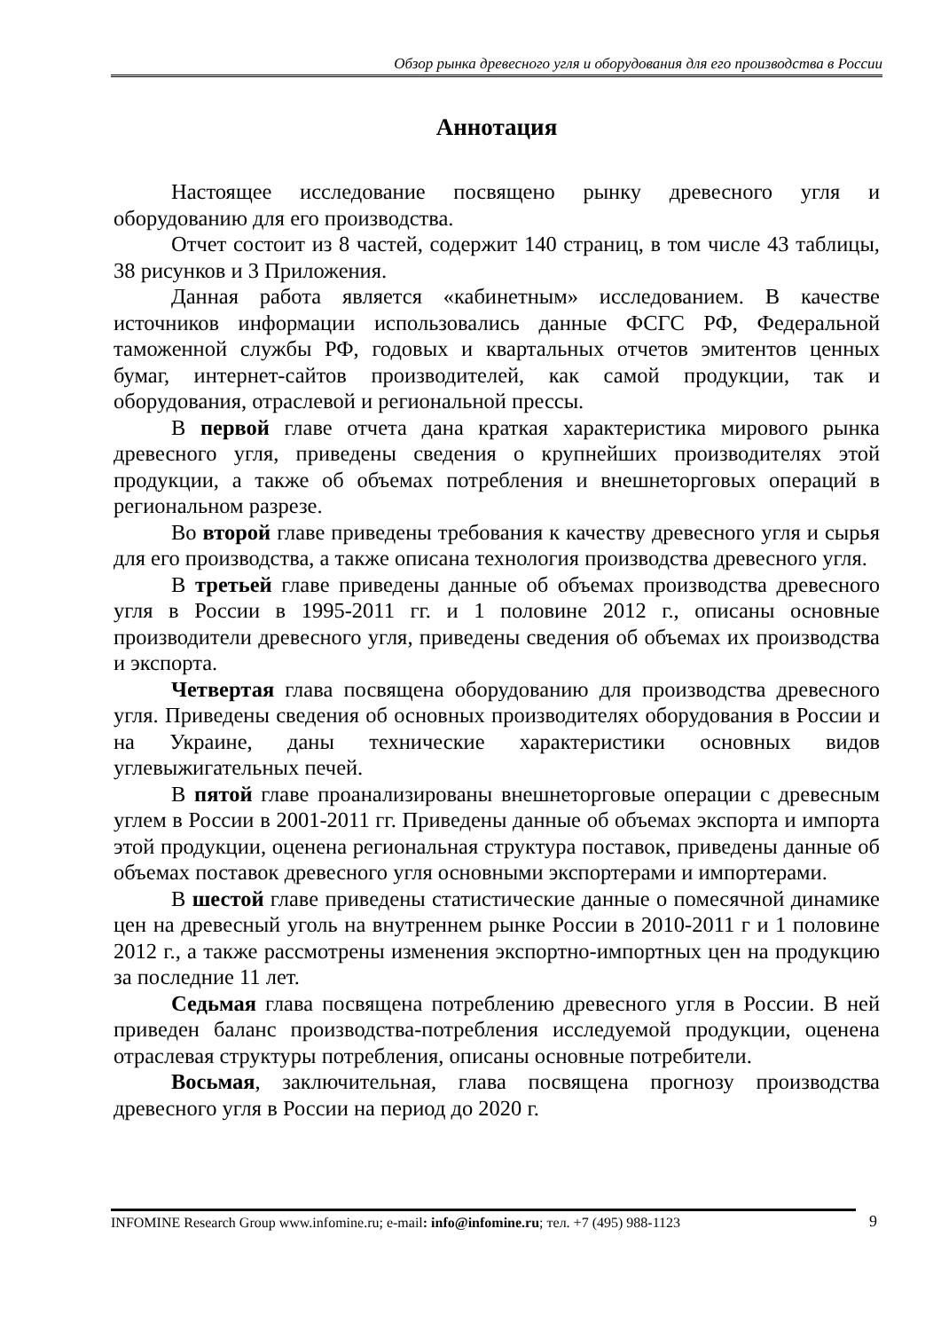Обзор рынка древесного угля и оборудования для его производства в России
Аннотация
Настоящее исследование посвящено рынку древесного угля и оборудованию для его производства.
Отчет состоит из 8 частей, содержит 140 страниц, в том числе 43 таблицы, 38 рисунков и 3 Приложения.
Данная работа является «кабинетным» исследованием. В качестве источников информации использовались данные ФСГС РФ, Федеральной таможенной службы РФ, годовых и квартальных отчетов эмитентов ценных бумаг, интернет-сайтов производителей, как самой продукции, так и оборудования, отраслевой и региональной прессы.
В первой главе отчета дана краткая характеристика мирового рынка древесного угля, приведены сведения о крупнейших производителях этой продукции, а также об объемах потребления и внешнеторговых операций в региональном разрезе.
Во второй главе приведены требования к качеству древесного угля и сырья для его производства, а также описана технология производства древесного угля.
В третьей главе приведены данные об объемах производства древесного угля в России в 1995-2011 гг. и 1 половине 2012 г., описаны основные производители древесного угля, приведены сведения об объемах их производства и экспорта.
Четвертая глава посвящена оборудованию для производства древесного угля. Приведены сведения об основных производителях оборудования в России и на Украине, даны технические характеристики основных видов углевыжигательных печей.
В пятой главе проанализированы внешнеторговые операции с древесным углем в России в 2001-2011 гг. Приведены данные об объемах экспорта и импорта этой продукции, оценена региональная структура поставок, приведены данные об объемах поставок древесного угля основными экспортерами и импортерами.
В шестой главе приведены статистические данные о помесячной динамике цен на древесный уголь на внутреннем рынке России в 2010-2011 г и 1 половине 2012 г., а также рассмотрены изменения экспортно-импортных цен на продукцию за последние 11 лет.
Седьмая глава посвящена потреблению древесного угля в России. В ней приведен баланс производства-потребления исследуемой продукции, оценена отраслевая структуры потребления, описаны основные потребители.
Восьмая, заключительная, глава посвящена прогнозу производства древесного угля в России на период до 2020 г.
INFOMINE Research Group www.infomine.ru; e-mail: info@infomine.ru; тел. +7 (495) 988-1123
9